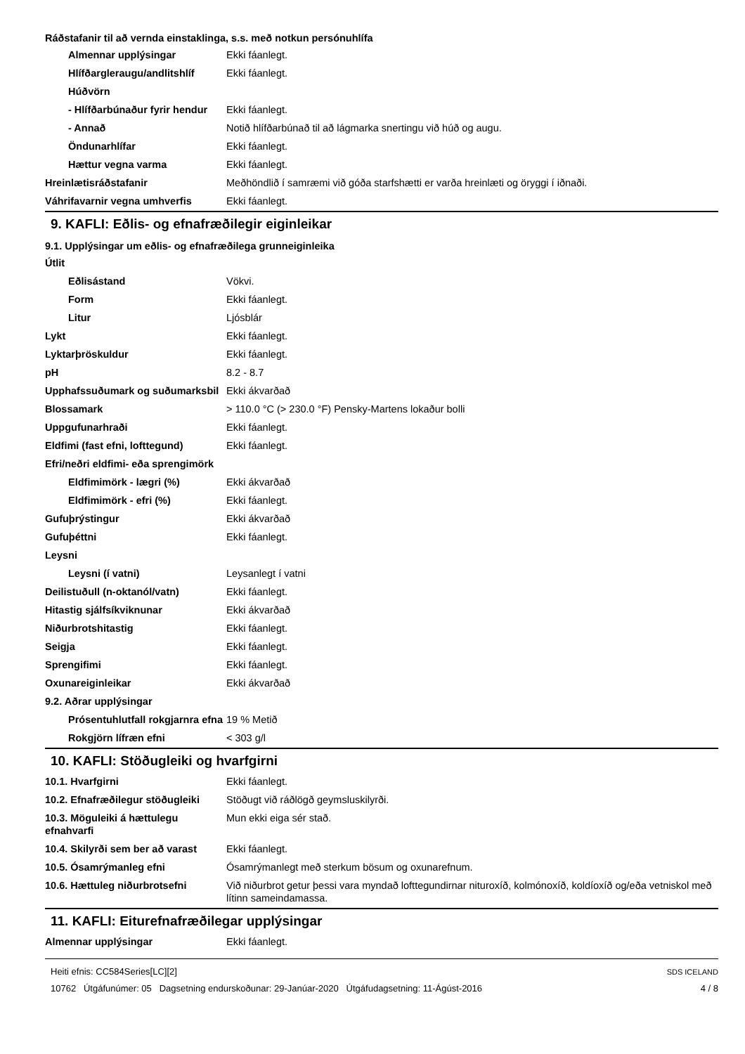Ráðstafanir til að vernda einstaklinga, s.s. með notkun persónuhlífa
| Almennar upplýsingar | Ekki fáanlegt. |
| Hlífðargleraugu/andlitshlíf | Ekki fáanlegt. |
| Húðvörn | |
| - Hlífðarbúnaður fyrir hendur | Ekki fáanlegt. |
| - Annað | Notið hlífðarbúnað til að lágmarka snertingu við húð og augu. |
| Öndunarhlífar | Ekki fáanlegt. |
| Hættur vegna varma | Ekki fáanlegt. |
| Hreinlætisráðstafanir | Meðhöndlið í samræmi við góða starfshætti er varða hreinlæti og öryggi í iðnaði. |
| Váhrifavarnir vegna umhverfis | Ekki fáanlegt. |
9. KAFLI: Eðlis- og efnafræðilegir eiginleikar
9.1. Upplýsingar um eðlis- og efnafræðilega grunneiginleika
| Útlit | |
| Eðlisástand | Vökvi. |
| Form | Ekki fáanlegt. |
| Litur | Ljósblár |
| Lykt | Ekki fáanlegt. |
| Lyktarþröskuldur | Ekki fáanlegt. |
| pH | 8.2 - 8.7 |
| Upphafssuðumark og suðumarksbil | Ekki ákvarðað |
| Blossamark | > 110.0 °C (> 230.0 °F) Pensky-Martens lokaður bolli |
| Uppgufunarhraði | Ekki fáanlegt. |
| Eldfimi (fast efni, lofttegund) | Ekki fáanlegt. |
| Efri/neðri eldfimi- eða sprengimörk | |
| Eldfimimörk - lægri (%) | Ekki ákvarðað |
| Eldfimimörk - efri (%) | Ekki fáanlegt. |
| Gufuþrýstingur | Ekki ákvarðað |
| Gufuþéttni | Ekki fáanlegt. |
| Leysni | |
| Leysni (í vatni) | Leysanlegt í vatni |
| Deilistuðull (n-oktanól/vatn) | Ekki fáanlegt. |
| Hitastig sjálfsíkviknunar | Ekki ákvarðað |
| Niðurbrotshitastig | Ekki fáanlegt. |
| Seigja | Ekki fáanlegt. |
| Sprengifimi | Ekki fáanlegt. |
| Oxunareiginleikar | Ekki ákvarðað |
| 9.2. Aðrar upplýsingar | |
| Prósentuhlutfall rokgjarnra efna | 19 % Metið |
| Rokgjörn lífræn efni | < 303 g/l |
10. KAFLI: Stöðugleiki og hvarfgirni
| 10.1. Hvarfgirni | Ekki fáanlegt. |
| 10.2. Efnafræðilegur stöðugleiki | Stöðugt við ráðlögð geymsluskilyrði. |
| 10.3. Möguleiki á hættulegu efnahvarfi | Mun ekki eiga sér stað. |
| 10.4. Skilyrði sem ber að varast | Ekki fáanlegt. |
| 10.5. Ósamrýmanleg efni | Ósamrýmanlegt með sterkum bösum og oxunarefnum. |
| 10.6. Hættuleg niðurbrotsefni | Við niðurbrot getur þessi vara myndað lofttegundirnar nituroxíð, kolmónoxíð, koldíoxíð og/eða vetniskol með lítinn sameindamassa. |
11. KAFLI: Eiturefnafræðilegar upplýsingar
| Almennar upplýsingar | Ekki fáanlegt. |
Heiti efnis: CC584Series[LC][2]
10762 Útgáfunúmer: 05 Dagsetning endurskoðunar: 29-Janúar-2020 Útgáfudagsetning: 11-Ágúst-2016
SDS ICELAND
4 / 8